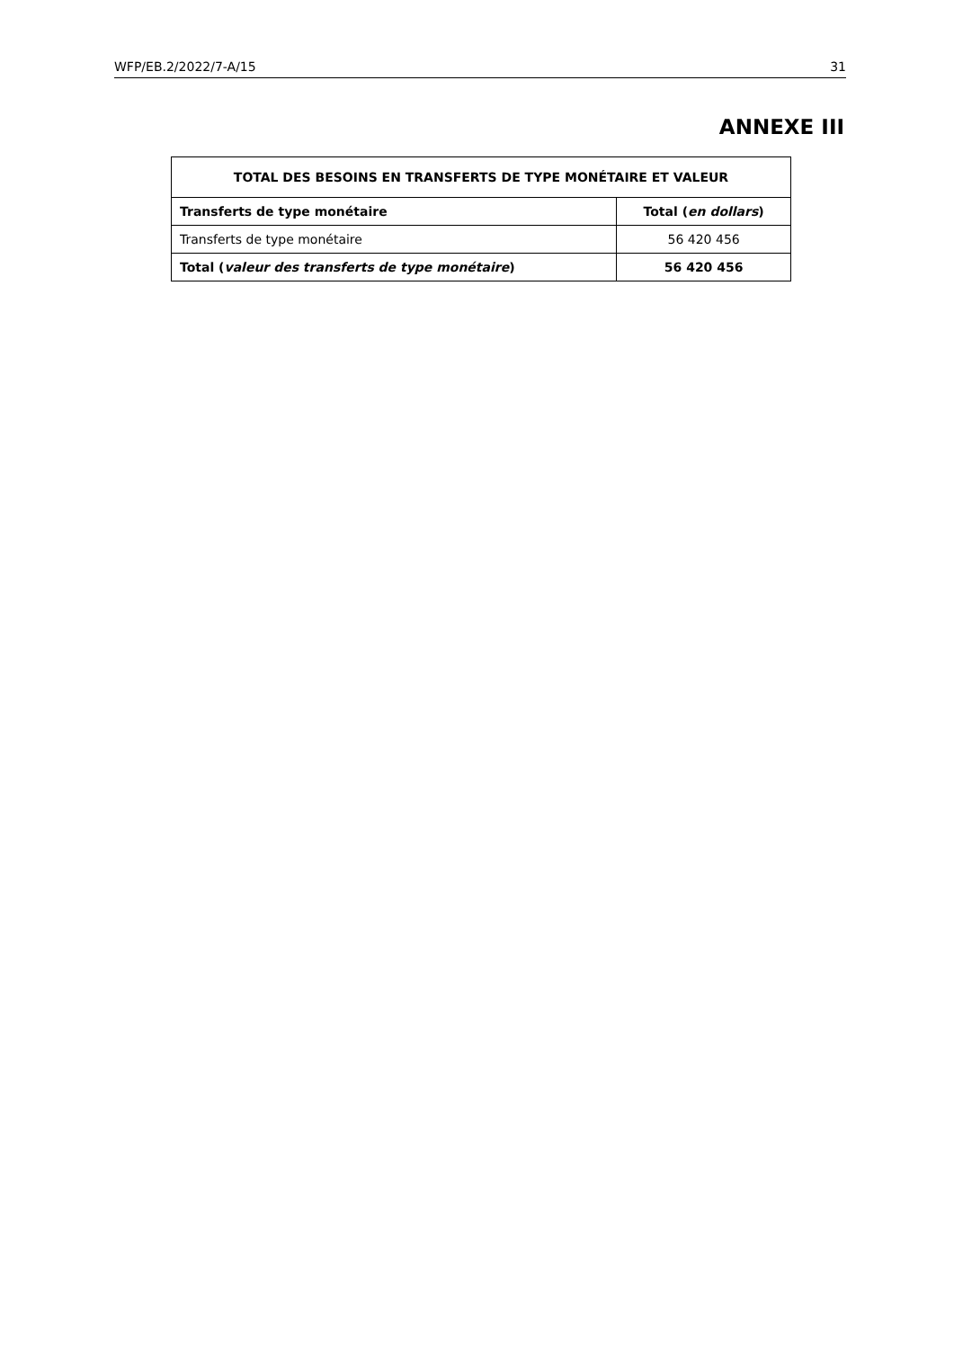WFP/EB.2/2022/7-A/15 31
ANNEXE III
| TOTAL DES BESOINS EN TRANSFERTS DE TYPE MONÉTAIRE ET VALEUR | |
| --- | --- |
| Transferts de type monétaire | Total ( en dollars ) |
| Transferts de type monétaire | 56 420 456 |
| Total ( valeur des transferts de type monétaire ) | 56 420 456 |